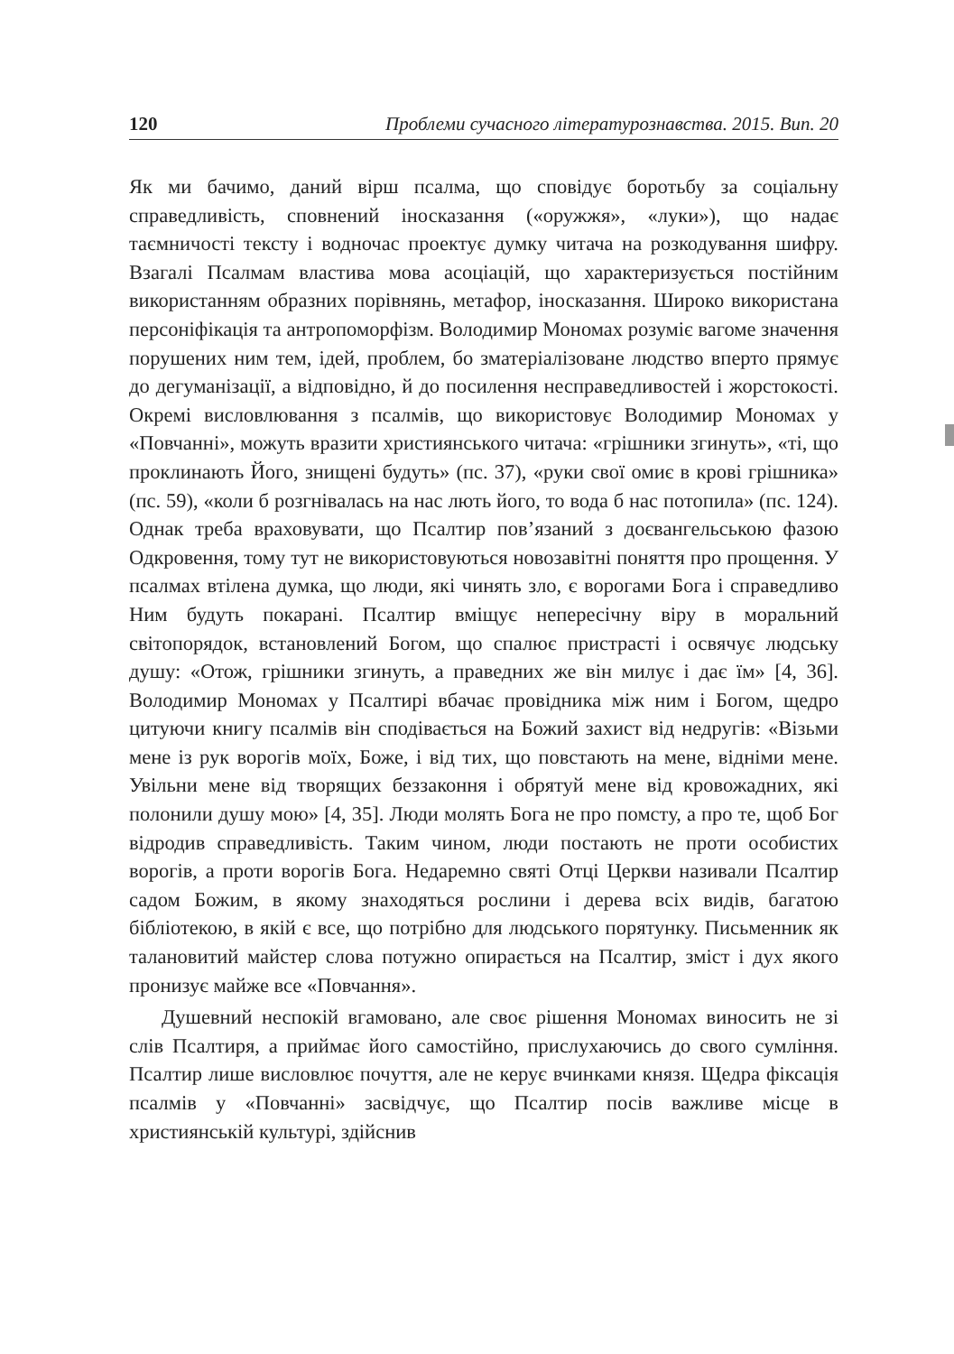120 Проблеми сучасного літературознавства. 2015. Вип. 20
Як ми бачимо, даний вірш псалма, що сповідує боротьбу за соціальну справедливість, сповнений іносказання («оружжя», «луки»), що надає таємничості тексту і водночас проектує думку читача на розкодування шифру. Взагалі Псалмам властива мова асоціацій, що характеризується постійним використанням образних порівнянь, метафор, іносказання. Широко використана персоніфікація та антропоморфізм. Володимир Мономах розуміє вагоме значення порушених ним тем, ідей, проблем, бо зматеріалізоване людство вперто прямує до дегуманізації, а відповідно, й до посилення несправедливостей і жорстокості. Окремі висловлювання з псалмів, що використовує Володимир Мономах у «Повчанні», можуть вразити християнського читача: «грішники згинуть», «ті, що проклинають Його, знищені будуть» (пс. 37), «руки свої омиє в крові грішника» (пс. 59), «коли б розгнівалась на нас лють його, то вода б нас потопила» (пс. 124). Однак треба враховувати, що Псалтир пов’язаний з доєвангельською фазою Одкровення, тому тут не використовуються новозавітні поняття про прощення. У псалмах втілена думка, що люди, які чинять зло, є ворогами Бога і справедливо Ним будуть покарані. Псалтир вміщує непересічну віру в моральний світопорядок, встановлений Богом, що спалює пристрасті і освячує людську душу: «Отож, грішники згинуть, а праведних же він милує і дає їм» [4, 36]. Володимир Мономах у Псалтирі вбачає провідника між ним і Богом, щедро цитуючи книгу псалмів він сподівається на Божий захист від недругів: «Візьми мене із рук ворогів моїх, Боже, і від тих, що повстають на мене, відніми мене. Увільни мене від творящих беззаконня і обрятуй мене від кровожадних, які полонили душу мою» [4, 35]. Люди молять Бога не про помсту, а про те, щоб Бог відродив справедливість. Таким чином, люди постають не проти особистих ворогів, а проти ворогів Бога. Недаремно святі Отці Церкви називали Псалтир садом Божим, в якому знаходяться рослини і дерева всіх видів, багатою бібліотекою, в якій є все, що потрібно для людського порятунку. Письменник як талановитий майстер слова потужно опирається на Псалтир, зміст і дух якого пронизує майже все «Повчання».
Душевний неспокій вгамовано, але своє рішення Мономах виносить не зі слів Псалтиря, а приймає його самостійно, прислухаючись до свого сумління. Псалтир лише висловлює почуття, але не керує вчинками князя. Щедра фіксація псалмів у «Повчанні» засвідчує, що Псалтир посів важливе місце в християнській культурі, здійснив